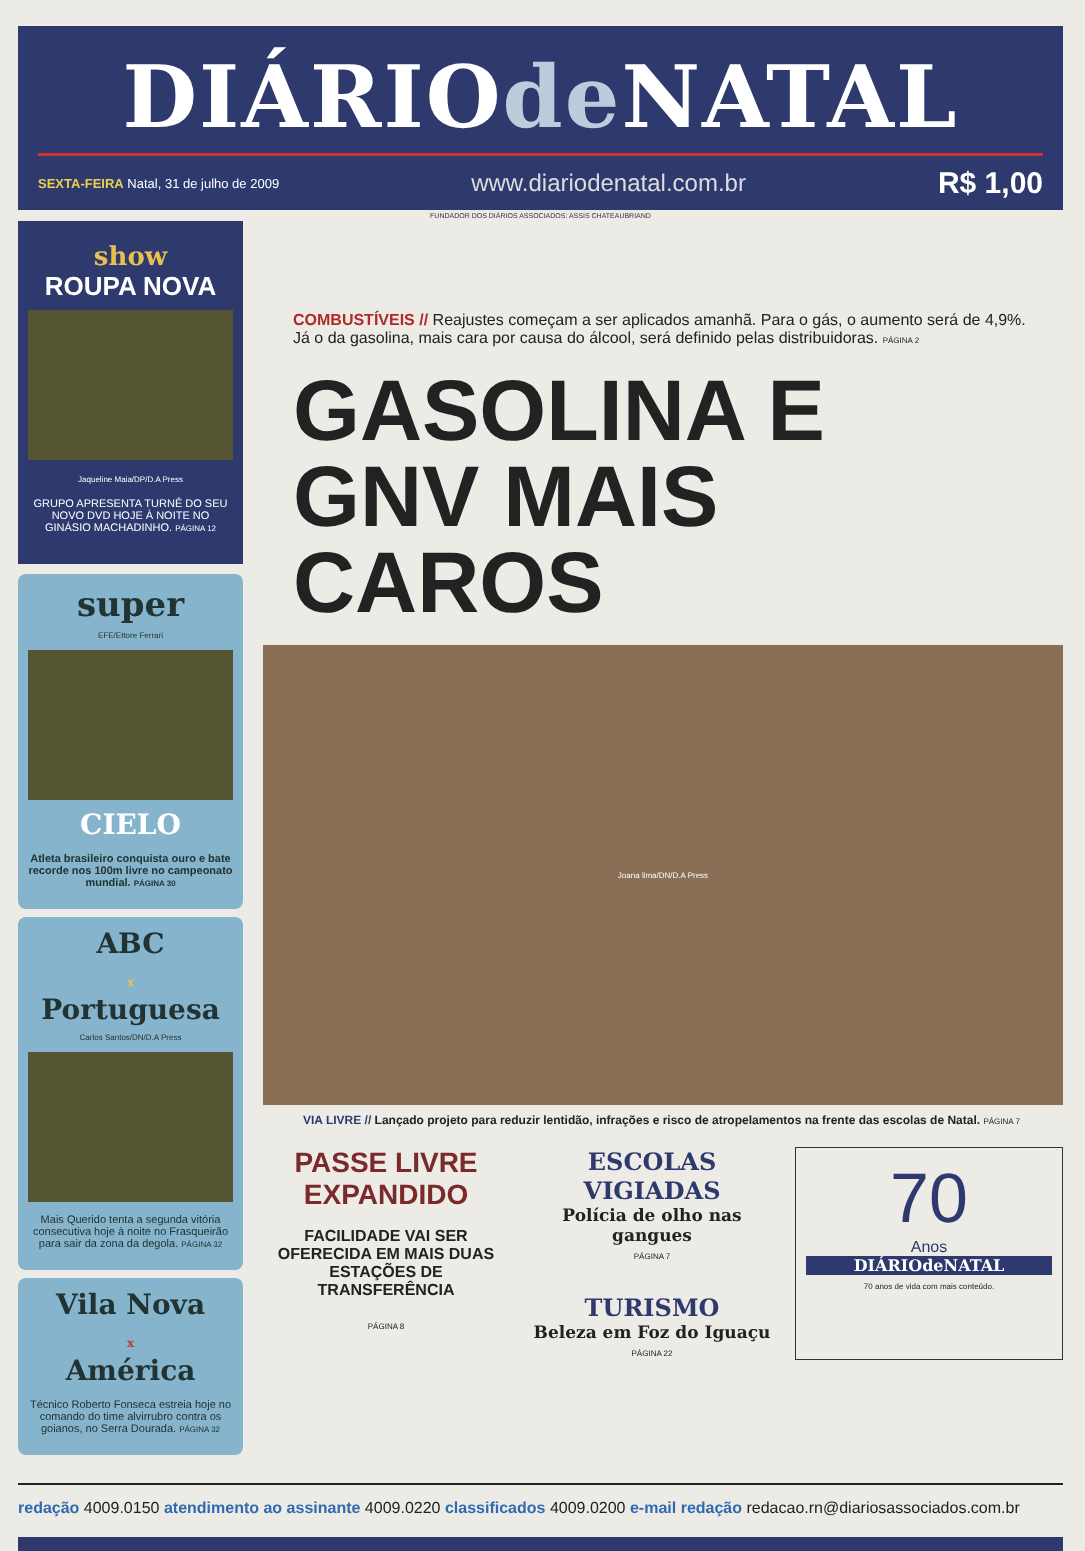DIÁRIOde NATAL
SEXTA-FEIRA Natal, 31 de julho de 2009
www.diariodenatal.com.br
R$ 1,00
FUNDADOR DOS DIÁRIOS ASSOCIADOS: ASSIS CHATEAUBRIAND
show
ROUPA NOVA
Jaqueline Maia/DP/D.A Press
GRUPO APRESENTA TURNÊ DO SEU NOVO DVD HOJE À NOITE NO GINÁSIO MACHADINHO. PÁGINA 12
super
EFE/Ettore Ferrari
CIELO
Atleta brasileiro conquista ouro e bate recorde nos 100m livre no campeonato mundial. PÁGINA 30
ABC
x
Portuguesa
Carlos Santos/DN/D.A Press
Mais Querido tenta a segunda vitória consecutiva hoje à noite no Frasqueirão para sair da zona da degola. PÁGINA 32
Vila Nova
x
América
Técnico Roberto Fonseca estreia hoje no comando do time alvirrubro contra os goianos, no Serra Dourada. PÁGINA 32
COMBUSTÍVEIS // Reajustes começam a ser aplicados amanhã. Para o gás, o aumento será de 4,9%. Já o da gasolina, mais cara por causa do álcool, será definido pelas distribuidoras. PÁGINA 2
GASOLINA E GNV MAIS CAROS
Joana lima/DN/D.A Press
VIA LIVRE // Lançado projeto para reduzir lentidão, infrações e risco de atropelamentos na frente das escolas de Natal. PÁGINA 7
PASSE LIVRE EXPANDIDO
FACILIDADE VAI SER OFERECIDA EM MAIS DUAS ESTAÇÕES DE TRANSFERÊNCIA
PÁGINA 8
ESCOLAS VIGIADAS
Polícia de olho nas gangues
PÁGINA 7
TURISMO
Beleza em Foz do Iguaçu
PÁGINA 22
70
Anos
DIÁRIOdeNATAL
70 anos de vida com mais conteúdo.
redação 4009.0150 atendimento ao assinante 4009.0220 classificados 4009.0200 e-mail redação redacao.rn@diariosassociados.com.br